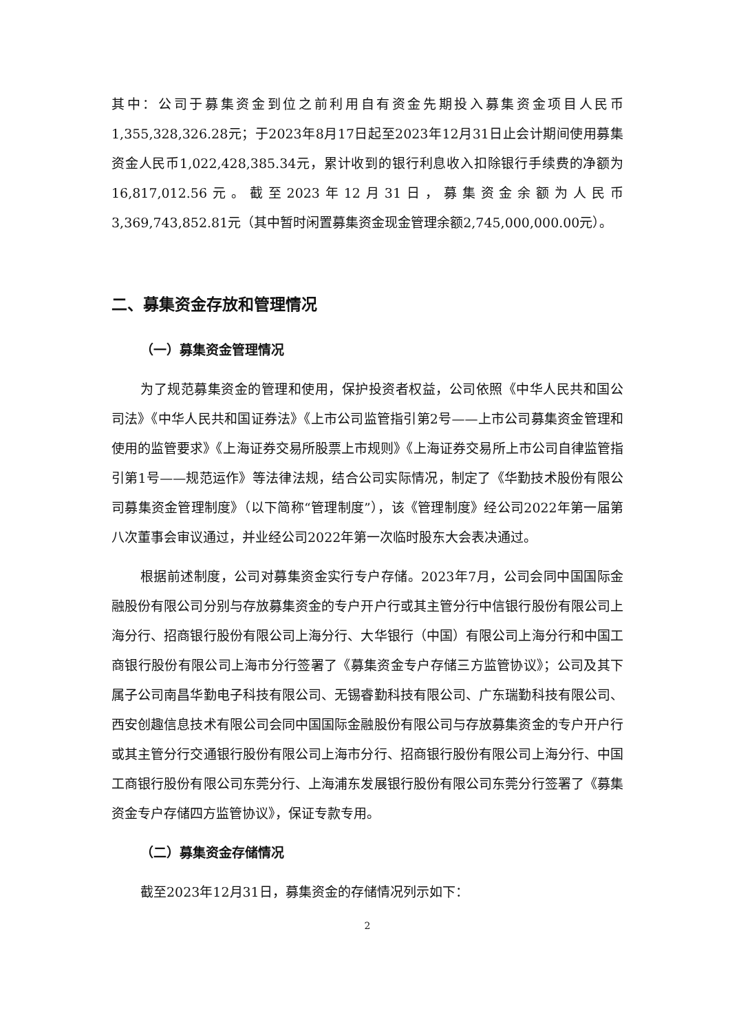其中：公司于募集资金到位之前利用自有资金先期投入募集资金项目人民币1,355,328,326.28元；于2023年8月17日起至2023年12月31日止会计期间使用募集资金人民币1,022,428,385.34元，累计收到的银行利息收入扣除银行手续费的净额为16,817,012.56元。截至2023年12月31日，募集资金余额为人民币3,369,743,852.81元（其中暂时闲置募集资金现金管理余额2,745,000,000.00元）。
二、募集资金存放和管理情况
（一）募集资金管理情况
为了规范募集资金的管理和使用，保护投资者权益，公司依照《中华人民共和国公司法》《中华人民共和国证券法》《上市公司监管指引第2号——上市公司募集资金管理和使用的监管要求》《上海证券交易所股票上市规则》《上海证券交易所上市公司自律监管指引第1号——规范运作》等法律法规，结合公司实际情况，制定了《华勤技术股份有限公司募集资金管理制度》（以下简称“管理制度”），该《管理制度》经公司2022年第一届第八次董事会审议通过，并业经公司2022年第一次临时股东大会表决通过。
根据前述制度，公司对募集资金实行专户存储。2023年7月，公司会同中国国际金融股份有限公司分别与存放募集资金的专户开户行或其主管分行中信银行股份有限公司上海分行、招商银行股份有限公司上海分行、大华银行（中国）有限公司上海分行和中国工商银行股份有限公司上海市分行签署了《募集资金专户存储三方监管协议》；公司及其下属子公司南昌华勤电子科技有限公司、无锡睿勤科技有限公司、广东瑞勤科技有限公司、西安创趣信息技术有限公司会同中国国际金融股份有限公司与存放募集资金的专户开户行或其主管分行交通银行股份有限公司上海市分行、招商银行股份有限公司上海分行、中国工商银行股份有限公司东莞分行、上海浦东发展银行股份有限公司东莞分行签署了《募集资金专户存储四方监管协议》，保证专款专用。
（二）募集资金存储情况
截至2023年12月31日，募集资金的存储情况列示如下：
2